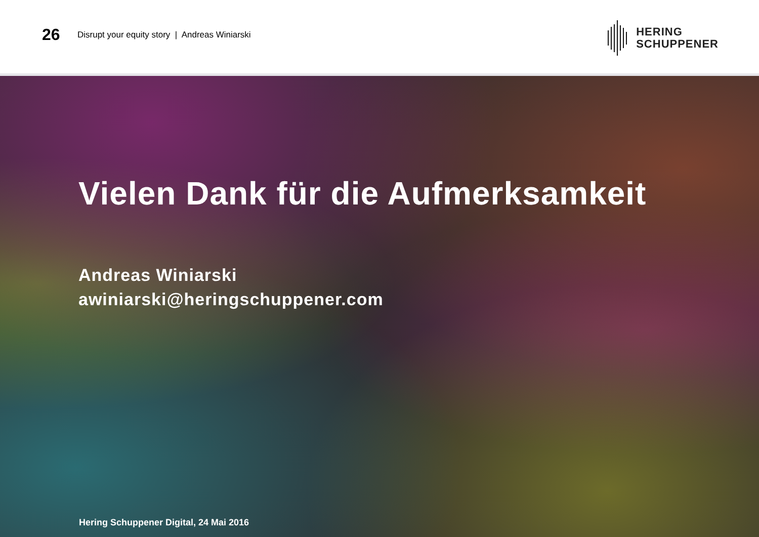26
Disrupt your equity story | Andreas Winiarski
HERING
SCHUPPENER
Vielen Dank für die Aufmerksamkeit
Andreas Winiarski
awiniarski@heringschuppener.com
Hering Schuppener Digital, 24 Mai 2016